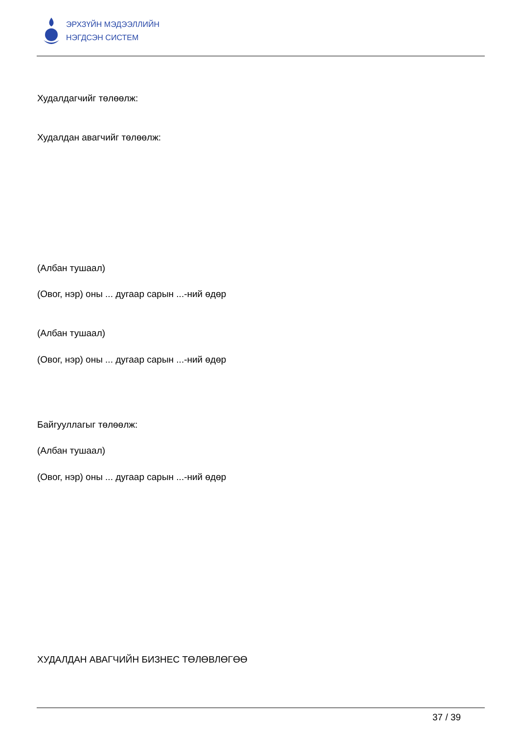ЭРХЗҮЙН МЭДЭЭЛЛИЙН
НЭГДСЭН СИСТЕМ
Худалдагчийг төлөөлж:
Худалдан авагчийг төлөөлж:
(Албан тушаал)
(Овог, нэр) оны ... дугаар сарын ...-ний өдөр
(Албан тушаал)
(Овог, нэр) оны ... дугаар сарын ...-ний өдөр
Байгууллагыг төлөөлж:
(Албан тушаал)
(Овог, нэр) оны ... дугаар сарын ...-ний өдөр
ХУДАЛДАН АВАГЧИЙН БИЗНЕС ТӨЛӨВЛӨГӨӨ
37 / 39